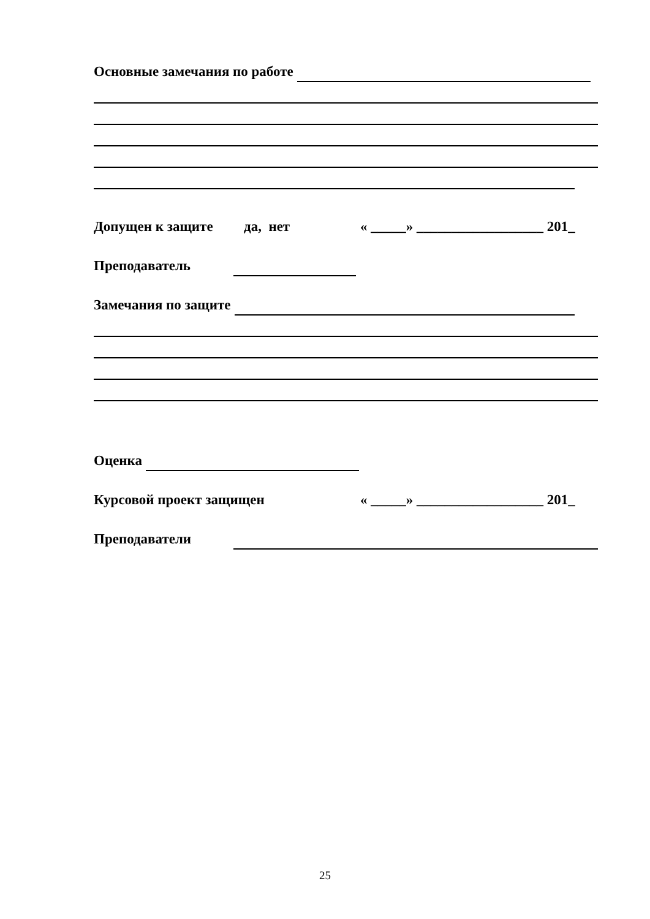Основные замечания по работе
Допущен к защите да, нет « _____» __________________ 201_
Преподаватель
Замечания по защите
Оценка
Курсовой проект защищен « _____» __________________ 201_
Преподаватели
25